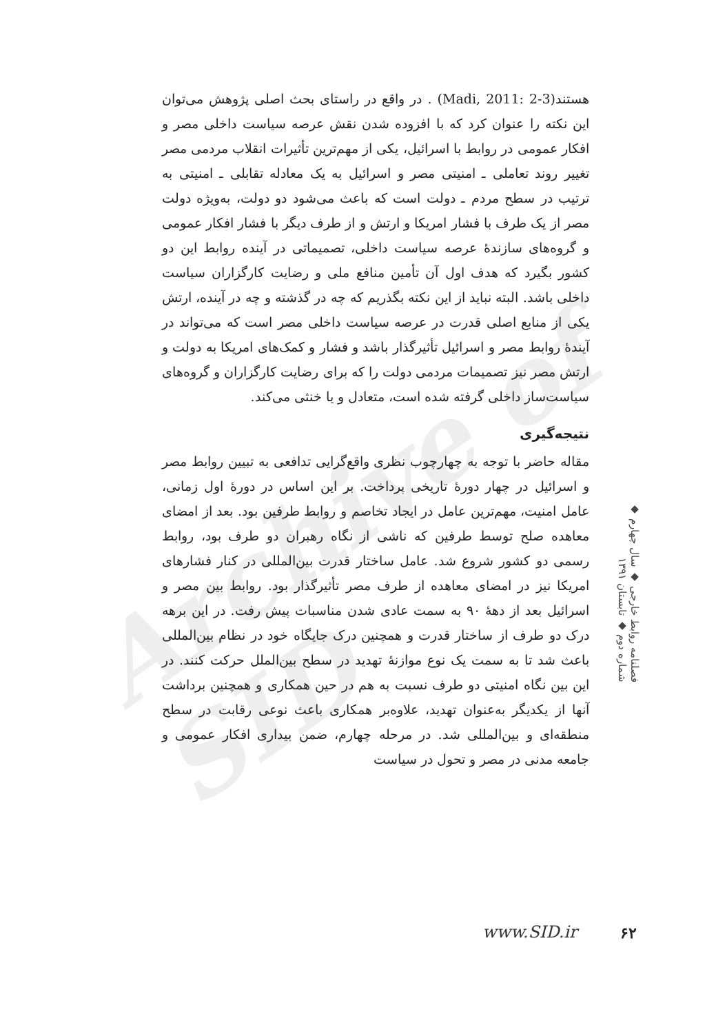Archive of SID
هستند(Madi, 2011: 2-3) . در واقع در راستای بحث اصلی پژوهش می‌توان این نکته را عنوان کرد که با افزوده شدن نقش عرصه سیاست داخلی مصر و افکار عمومی در روابط با اسرائیل، یکی از مهم‌ترین تأثیرات انقلاب مردمی مصر تغییر روند تعاملی ـ امنیتی مصر و اسرائیل به یک معادله تقابلی ـ امنیتی به ترتیب در سطح مردم ـ دولت است که باعث می‌شود دو دولت، به‌ویژه دولت مصر از یک طرف با فشار امریکا و ارتش و از طرف دیگر با فشار افکار عمومی و گروه‌های سازندهٔ عرصه سیاست داخلی، تصمیماتی در آینده روابط این دو کشور بگیرد که هدف اول آن تأمین منافع ملی و رضایت کارگزاران سیاست داخلی باشد. البته نباید از این نکته بگذریم که چه در گذشته و چه در آینده، ارتش یکی از منابع اصلی قدرت در عرصه سیاست داخلی مصر است که می‌تواند در آیندهٔ روابط مصر و اسرائیل تأثیرگذار باشد و فشار و کمک‌های امریکا به دولت و ارتش مصر نیز تصمیمات مردمی دولت را که برای رضایت کارگزاران و گروه‌های سیاست‌ساز داخلی گرفته شده است، متعادل و یا خنثی می‌کند.
نتیجه‌گیری
مقاله حاضر با توجه به چهارچوب نظری واقع‌گرایی تدافعی به تبیین روابط مصر و اسرائیل در چهار دورهٔ تاریخی پرداخت. بر این اساس در دورهٔ اول زمانی، عامل امنیت، مهم‌ترین عامل در ایجاد تخاصم و روابط طرفین بود. بعد از امضای معاهده صلح توسط طرفین که ناشی از نگاه رهبران دو طرف بود، روابط رسمی دو کشور شروع شد. عامل ساختار قدرت بین‌المللی در کنار فشارهای امریکا نیز در امضای معاهده از طرف مصر تأثیرگذار بود. روابط بین مصر و اسرائیل بعد از دههٔ ۹۰ به سمت عادی شدن مناسبات پیش رفت. در این برهه درک دو طرف از ساختار قدرت و همچنین درک جایگاه خود در نظام بین‌المللی باعث شد تا به سمت یک نوع موازنهٔ تهدید در سطح بین‌الملل حرکت کنند. در این بین نگاه امنیتی دو طرف نسبت به هم در حین همکاری و همچنین برداشت آنها از یکدیگر به‌عنوان تهدید، علاوه‌بر همکاری باعث نوعی رقابت در سطح منطقه‌ای و بین‌المللی شد. در مرحله چهارم، ضمن بیداری افکار عمومی و جامعه مدنی در مصر و تحول در سیاست
فصلنامه روابط خارجی ◆ سال چهارم ◆ شماره دوم ◆ تابستان ۱۳۹۱
www.SID.ir ۶۲